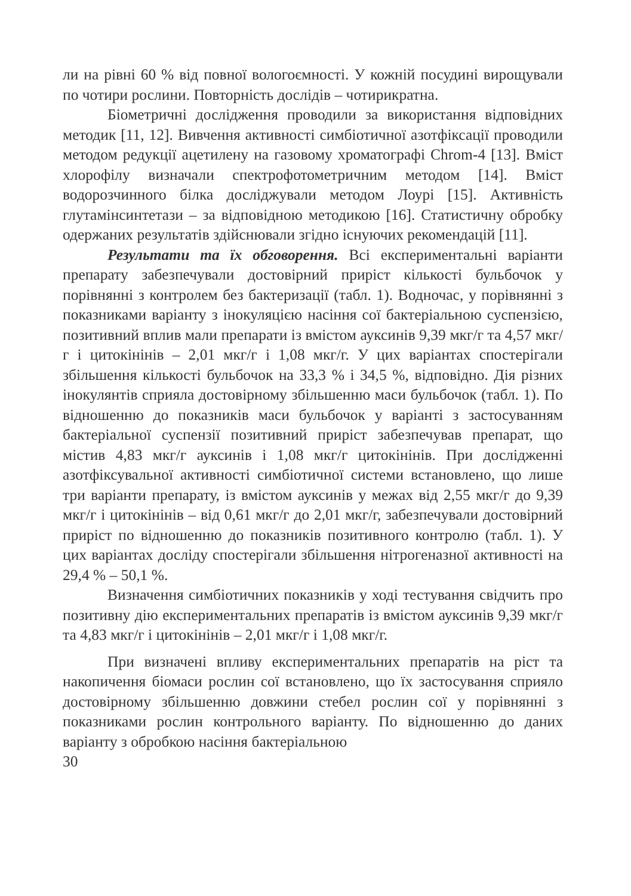ли на рівні 60 % від повної вологоємності. У кожній посудині вирощували по чотири рослини. Повторність дослідів – чотирикратна.
Біометричні дослідження проводили за використання відповідних методик [11, 12]. Вивчення активності симбіотичної азотфіксації проводили методом редукції ацетилену на газовому хроматографі Chrom-4 [13]. Вміст хлорофілу визначали спектрофотометричним методом [14]. Вміст водорозчинного білка досліджували методом Лоурі [15]. Активність глутамінсинтетази – за відповідною методикою [16]. Статистичну обробку одержаних результатів здійснювали згідно існуючих рекомендацій [11].
Результати та їх обговорення. Всі експериментальні варіанти препарату забезпечували достовірний приріст кількості бульбочок у порівнянні з контролем без бактеризації (табл. 1). Водночас, у порівнянні з показниками варіанту з інокуляцією насіння сої бактеріальною суспензією, позитивний вплив мали препарати із вмістом ауксинів 9,39 мкг/г та 4,57 мкг/г і цитокінінів – 2,01 мкг/г і 1,08 мкг/г. У цих варіантах спостерігали збільшення кількості бульбочок на 33,3 % і 34,5 %, відповідно. Дія різних інокулянтів сприяла достовірному збільшенню маси бульбочок (табл. 1). По відношенню до показників маси бульбочок у варіанті з застосуванням бактеріальної суспензії позитивний приріст забезпечував препарат, що містив 4,83 мкг/г ауксинів і 1,08 мкг/г цитокінінів. При дослідженні азотфіксувальної активності симбіотичної системи встановлено, що лише три варіанти препарату, із вмістом ауксинів у межах від 2,55 мкг/г до 9,39 мкг/г і цитокінінів – від 0,61 мкг/г до 2,01 мкг/г, забезпечували достовірний приріст по відношенню до показників позитивного контролю (табл. 1). У цих варіантах досліду спостерігали збільшення нітрогеназної активності на 29,4 % – 50,1 %.
Визначення симбіотичних показників у ході тестування свідчить про позитивну дію експериментальних препаратів із вмістом ауксинів 9,39 мкг/г та 4,83 мкг/г і цитокінінів – 2,01 мкг/г і 1,08 мкг/г.
При визначені впливу експериментальних препаратів на ріст та накопичення біомаси рослин сої встановлено, що їх застосування сприяло достовірному збільшенню довжини стебел рослин сої у порівнянні з показниками рослин контрольного варіанту. По відношенню до даних варіанту з обробкою насіння бактеріальною
30